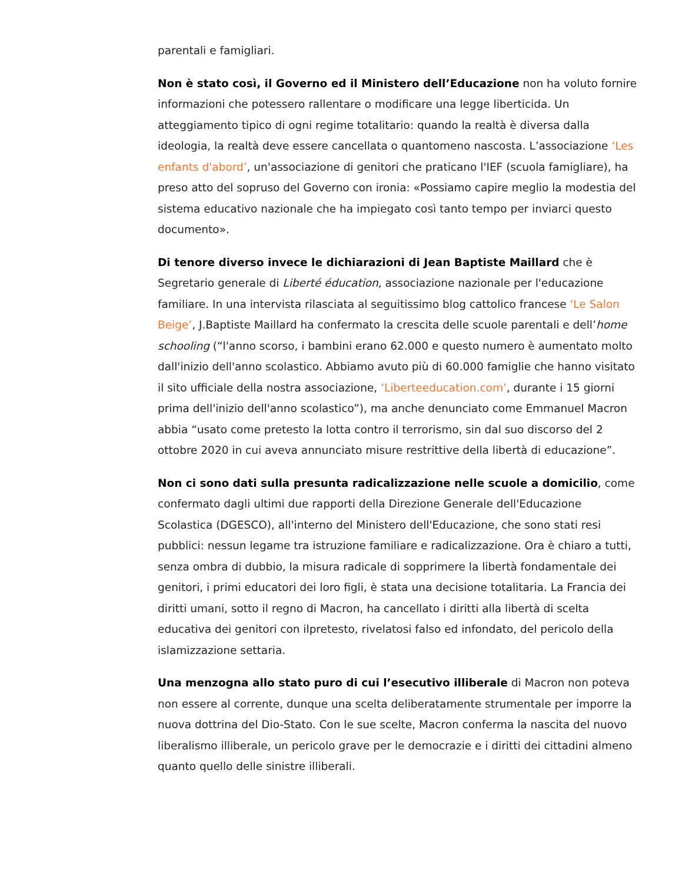parentali e famigliari.
Non è stato così, il Governo ed il Ministero dell’Educazione non ha voluto fornire informazioni che potessero rallentare o modificare una legge liberticida. Un atteggiamento tipico di ogni regime totalitario: quando la realtà è diversa dalla ideologia, la realtà deve essere cancellata o quantomeno nascosta. L’associazione ‘Les enfants d'abord’, un'associazione di genitori che praticano l'IEF (scuola famigliare), ha preso atto del sopruso del Governo con ironia: «Possiamo capire meglio la modestia del sistema educativo nazionale che ha impiegato così tanto tempo per inviarci questo documento».
Di tenore diverso invece le dichiarazioni di Jean Baptiste Maillard che è Segretario generale di Liberté éducation, associazione nazionale per l'educazione familiare. In una intervista rilasciata al seguitissimo blog cattolico francese ‘Le Salon Beige’, J.Baptiste Maillard ha confermato la crescita delle scuole parentali e dell’home schooling (“l'anno scorso, i bambini erano 62.000 e questo numero è aumentato molto dall'inizio dell'anno scolastico. Abbiamo avuto più di 60.000 famiglie che hanno visitato il sito ufficiale della nostra associazione, ‘Liberteeducation.com’, durante i 15 giorni prima dell'inizio dell'anno scolastico”), ma anche denunciato come Emmanuel Macron abbia “usato come pretesto la lotta contro il terrorismo, sin dal suo discorso del 2 ottobre 2020 in cui aveva annunciato misure restrittive della libertà di educazione”.
Non ci sono dati sulla presunta radicalizzazione nelle scuole a domicilio, come confermato dagli ultimi due rapporti della Direzione Generale dell'Educazione Scolastica (DGESCO), all'interno del Ministero dell'Educazione, che sono stati resi pubblici: nessun legame tra istruzione familiare e radicalizzazione. Ora è chiaro a tutti, senza ombra di dubbio, la misura radicale di sopprimere la libertà fondamentale dei genitori, i primi educatori dei loro figli, è stata una decisione totalitaria. La Francia dei diritti umani, sotto il regno di Macron, ha cancellato i diritti alla libertà di scelta educativa dei genitori con ilpretesto, rivelatosi falso ed infondato, del pericolo della islamizzazione settaria.
Una menzogna allo stato puro di cui l’esecutivo illiberale di Macron non poteva non essere al corrente, dunque una scelta deliberatamente strumentale per imporre la nuova dottrina del Dio-Stato. Con le sue scelte, Macron conferma la nascita del nuovo liberalismo illiberale, un pericolo grave per le democrazie e i diritti dei cittadini almeno quanto quello delle sinistre illiberali.